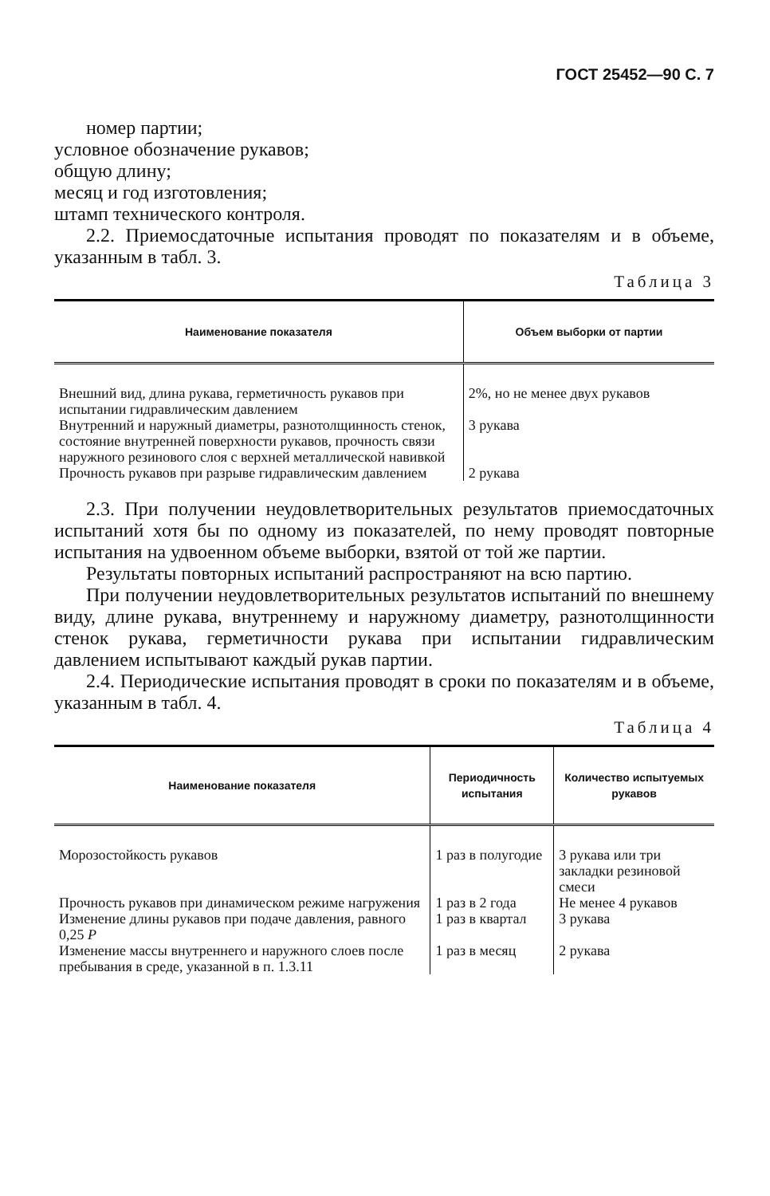ГОСТ 25452—90 С. 7
номер партии;
условное обозначение рукавов;
общую длину;
месяц и год изготовления;
штамп технического контроля.
2.2. Приемосдаточные испытания проводят по показателям и в объеме, указанным в табл. 3.
Таблица 3
| Наименование показателя | Объем выборки от партии |
| --- | --- |
| Внешний вид, длина рукава, герметичность рукавов при испытании гидравлическим давлением | 2%, но не менее двух рукавов |
| Внутренний и наружный диаметры, разнотолщинность стенок, состояние внутренней поверхности рукавов, прочность связи наружного резинового слоя с верхней металлической навивкой | 3 рукава |
| Прочность рукавов при разрыве гидравлическим давлением | 2 рукава |
2.3. При получении неудовлетворительных результатов приемосдаточных испытаний хотя бы по одному из показателей, по нему проводят повторные испытания на удвоенном объеме выборки, взятой от той же партии.
Результаты повторных испытаний распространяют на всю партию.
При получении неудовлетворительных результатов испытаний по внешнему виду, длине рукава, внутреннему и наружному диаметру, разнотолщинности стенок рукава, герметичности рукава при испытании гидравлическим давлением испытывают каждый рукав партии.
2.4. Периодические испытания проводят в сроки по показателям и в объеме, указанным в табл. 4.
Таблица 4
| Наименование показателя | Периодичность испытания | Количество испытуемых рукавов |
| --- | --- | --- |
| Морозостойкость рукавов | 1 раз в полугодие | 3 рукава или три закладки резиновой смеси |
| Прочность рукавов при динамическом режиме нагружения | 1 раз в 2 года | Не менее 4 рукавов |
| Изменение длины рукавов при подаче давления, равного 0,25 P | 1 раз в квартал | 3 рукава |
| Изменение массы внутреннего и наружного слоев после пребывания в среде, указанной в п. 1.3.11 | 1 раз в месяц | 2 рукава |